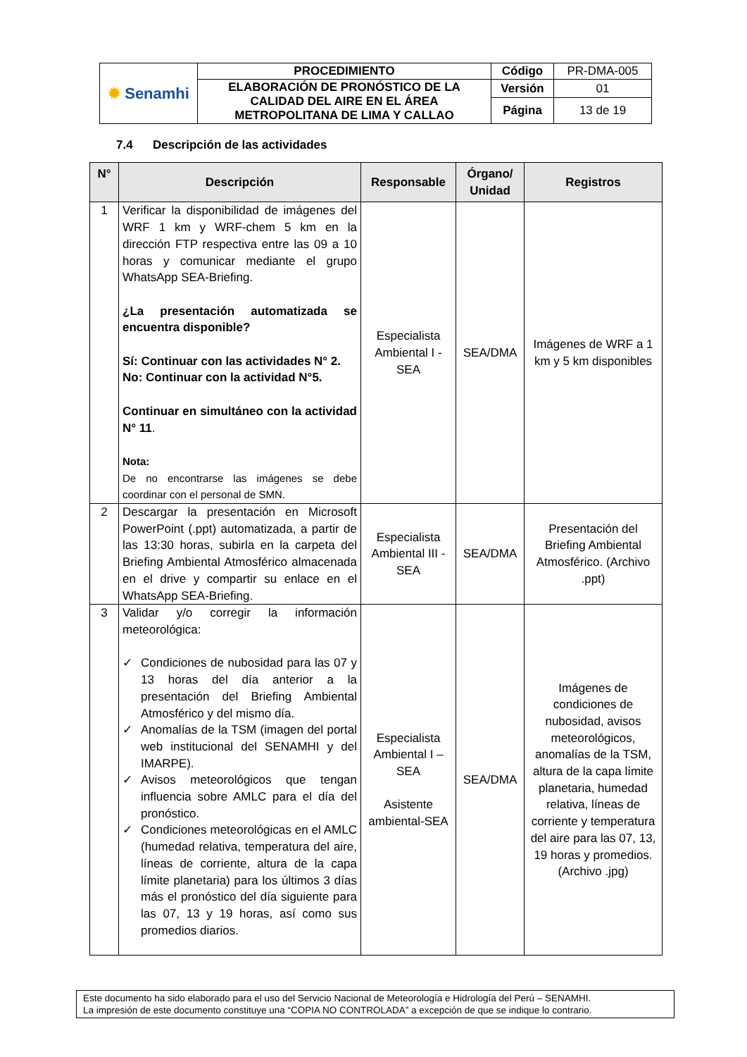| ✹ Senamhi | PROCEDIMIENTO | Código | PR-DMA-005 |
| | ELABORACIÓN DE PRONÓSTICO DE LA CALIDAD DEL AIRE EN EL ÁREA METROPOLITANA DE LIMA Y CALLAO | Versión | 01 |
| | | Página | 13 de 19 |
7.4 Descripción de las actividades
| N° | Descripción | Responsable | Órgano/ Unidad | Registros |
| --- | --- | --- | --- | --- |
| 1 | Verificar la disponibilidad de imágenes del WRF 1 km y WRF-chem 5 km en la dirección FTP respectiva entre las 09 a 10 horas y comunicar mediante el grupo WhatsApp SEA-Briefing. ¿La presentación automatizada se encuentra disponible? Sí: Continuar con las actividades N° 2. No: Continuar con la actividad N°5. Continuar en simultáneo con la actividad N° 11 . Nota: De no encontrarse las imágenes se debe coordinar con el personal de SMN. | Especialista Ambiental I - SEA | SEA/DMA | Imágenes de WRF a 1 km y 5 km disponibles |
| 2 | Descargar la presentación en Microsoft PowerPoint (.ppt) automatizada, a partir de las 13:30 horas, subirla en la carpeta del Briefing Ambiental Atmosférico almacenada en el drive y compartir su enlace en el WhatsApp SEA-Briefing. | Especialista Ambiental III - SEA | SEA/DMA | Presentación del Briefing Ambiental Atmosférico. (Archivo .ppt) |
| 3 | Validar y/o corregir la información meteorológica: ✓ Condiciones de nubosidad para las 07 y 13 horas del día anterior a la presentación del Briefing Ambiental Atmosférico y del mismo día. ✓ Anomalías de la TSM (imagen del portal web institucional del SENAMHI y del IMARPE). ✓ Avisos meteorológicos que tengan influencia sobre AMLC para el día del pronóstico. ✓ Condiciones meteorológicas en el AMLC (humedad relativa, temperatura del aire, líneas de corriente, altura de la capa límite planetaria) para los últimos 3 días más el pronóstico del día siguiente para las 07, 13 y 19 horas, así como sus promedios diarios. | Especialista Ambiental I – SEA Asistente ambiental-SEA | SEA/DMA | Imágenes de condiciones de nubosidad, avisos meteorológicos, anomalías de la TSM, altura de la capa límite planetaria, humedad relativa, líneas de corriente y temperatura del aire para las 07, 13, 19 horas y promedios. (Archivo .jpg) |
Este documento ha sido elaborado para el uso del Servicio Nacional de Meteorología e Hidrología del Perú – SENAMHI.
La impresión de este documento constituye una “COPIA NO CONTROLADA” a excepción de que se indique lo contrario.